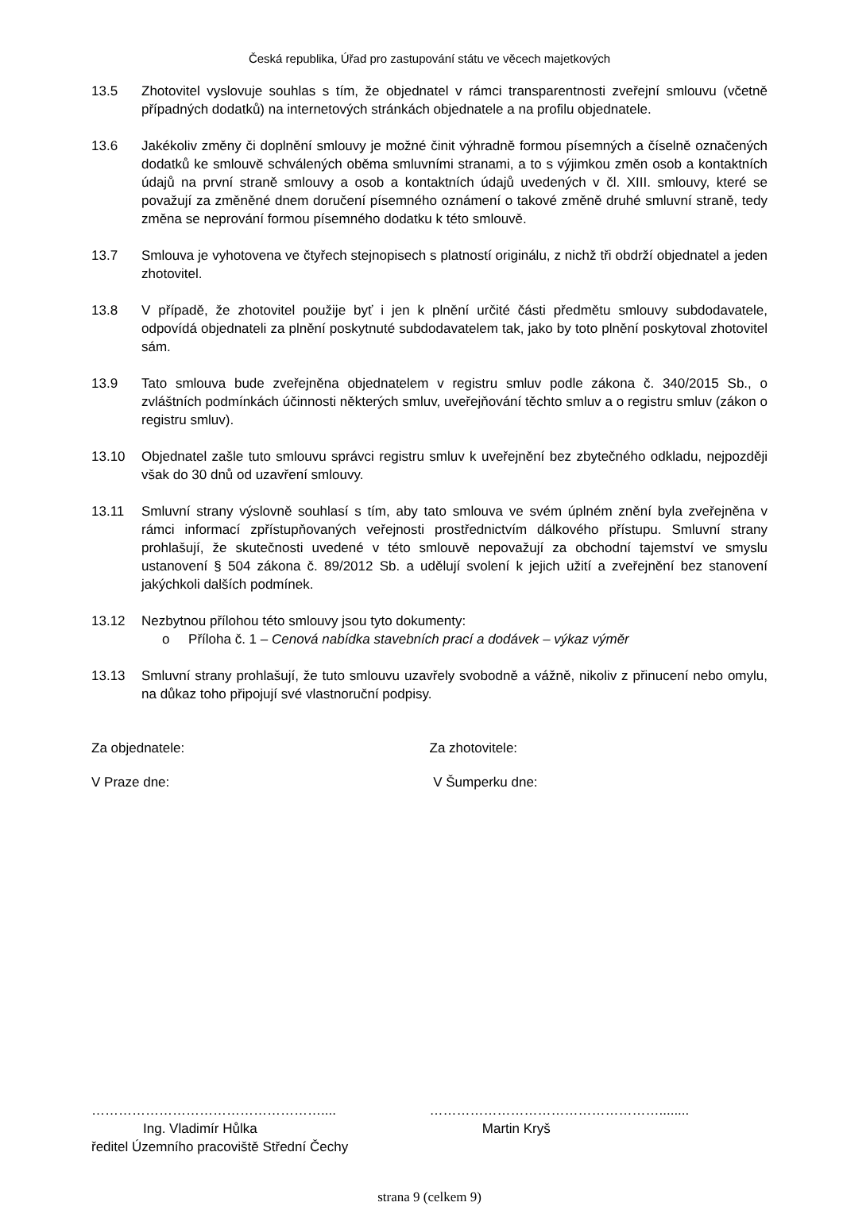Česká republika, Úřad pro zastupování státu ve věcech majetkových
13.5 Zhotovitel vyslovuje souhlas s tím, že objednatel v rámci transparentnosti zveřejní smlouvu (včetně případných dodatků) na internetových stránkách objednatele a na profilu objednatele.
13.6 Jakékoliv změny či doplnění smlouvy je možné činit výhradně formou písemných a číselně označených dodatků ke smlouvě schválených oběma smluvními stranami, a to s výjimkou změn osob a kontaktních údajů na první straně smlouvy a osob a kontaktních údajů uvedených v čl. XIII. smlouvy, které se považují za změněné dnem doručení písemného oznámení o takové změně druhé smluvní straně, tedy změna se neprování formou písemného dodatku k této smlouvě.
13.7 Smlouva je vyhotovena ve čtyřech stejnopisech s platností originálu, z nichž tři obdrží objednatel a jeden zhotovitel.
13.8 V případě, že zhotovitel použije byť i jen k plnění určité části předmětu smlouvy subdodavatele, odpovídá objednateli za plnění poskytnuté subdodavatelem tak, jako by toto plnění poskytoval zhotovitel sám.
13.9 Tato smlouva bude zveřejněna objednatelem v registru smluv podle zákona č. 340/2015 Sb., o zvláštních podmínkách účinnosti některých smluv, uveřejňování těchto smluv a o registru smluv (zákon o registru smluv).
13.10 Objednatel zašle tuto smlouvu správci registru smluv k uveřejnění bez zbytečného odkladu, nejpozději však do 30 dnů od uzavření smlouvy.
13.11 Smluvní strany výslovně souhlasí s tím, aby tato smlouva ve svém úplném znění byla zveřejněna v rámci informací zpřístupňovaných veřejnosti prostřednictvím dálkového přístupu. Smluvní strany prohlašují, že skutečnosti uvedené v této smlouvě nepovažují za obchodní tajemství ve smyslu ustanovení § 504 zákona č. 89/2012 Sb. a udělují svolení k jejich užití a zveřejnění bez stanovení jakýchkoli dalších podmínek.
13.12 Nezbytnou přílohou této smlouvy jsou tyto dokumenty:
o Příloha č. 1 – Cenová nabídka stavebních prací a dodávek – výkaz výměr
13.13 Smluvní strany prohlašují, že tuto smlouvu uzavřely svobodně a vážně, nikoliv z přinucení nebo omylu, na důkaz toho připojují své vlastnoruční podpisy.
Za objednatele: Za zhotovitele:
V Praze dne: V Šumperku dne:
…………………………………………….... ……………………………………………........
Ing. Vladimír Hůlka Martin Kryš
ředitel Územního pracoviště Střední Čechy
strana 9 (celkem 9)